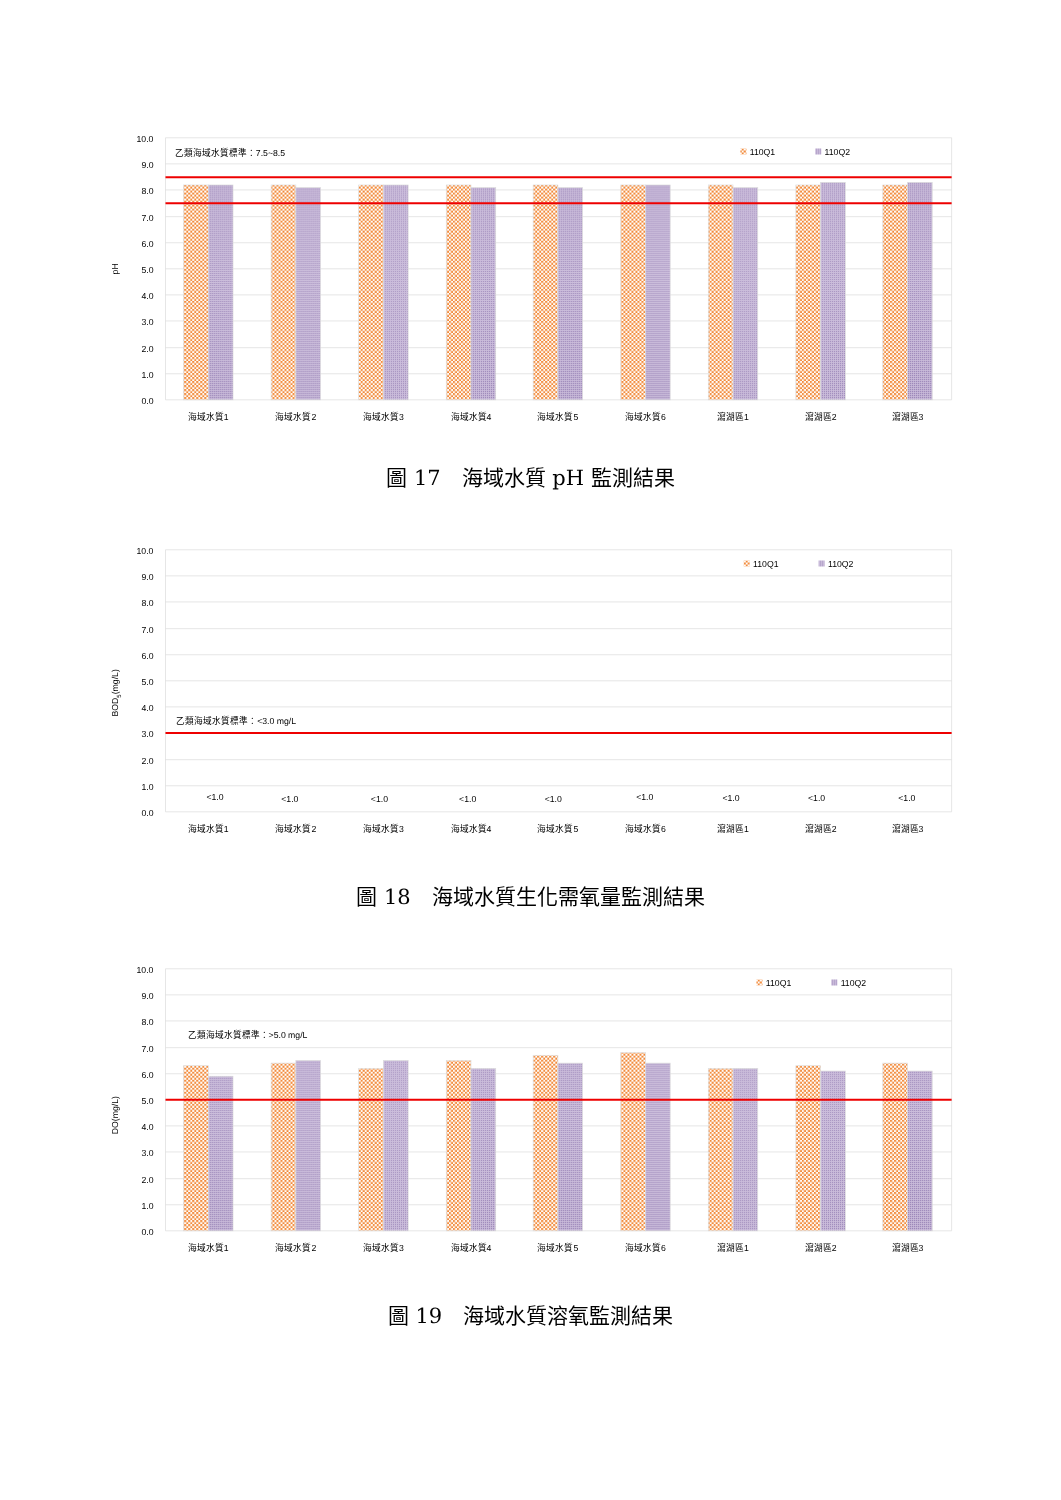乙類海域水質標準：7.5~8.5
110Q1
110Q2
10.0
9.0
8.0
7.0
6.0
5.0
4.0
3.0
2.0
1.0
0.0
pH
海域水質1
海域水質2
海域水質3
海域水質4
海域水質5
海域水質6
瀉湖區1
瀉湖區2
瀉湖區3
圖 17　海域水質 pH 監測結果
110Q1
110Q2
乙類海域水質標準：<3.0 mg/L
<1.0
<1.0
<1.0
<1.0
<1.0
<1.0
<1.0
<1.0
<1.0
10.0
9.0
8.0
7.0
6.0
5.0
4.0
3.0
2.0
1.0
0.0
BOD5(mg/L)
海域水質1
海域水質2
海域水質3
海域水質4
海域水質5
海域水質6
瀉湖區1
瀉湖區2
瀉湖區3
圖 18　海域水質生化需氧量監測結果
110Q1
110Q2
乙類海域水質標準：>5.0 mg/L
10.0
9.0
8.0
7.0
6.0
5.0
4.0
3.0
2.0
1.0
0.0
DO(mg/L)
海域水質1
海域水質2
海域水質3
海域水質4
海域水質5
海域水質6
瀉湖區1
瀉湖區2
瀉湖區3
圖 19　海域水質溶氧監測結果